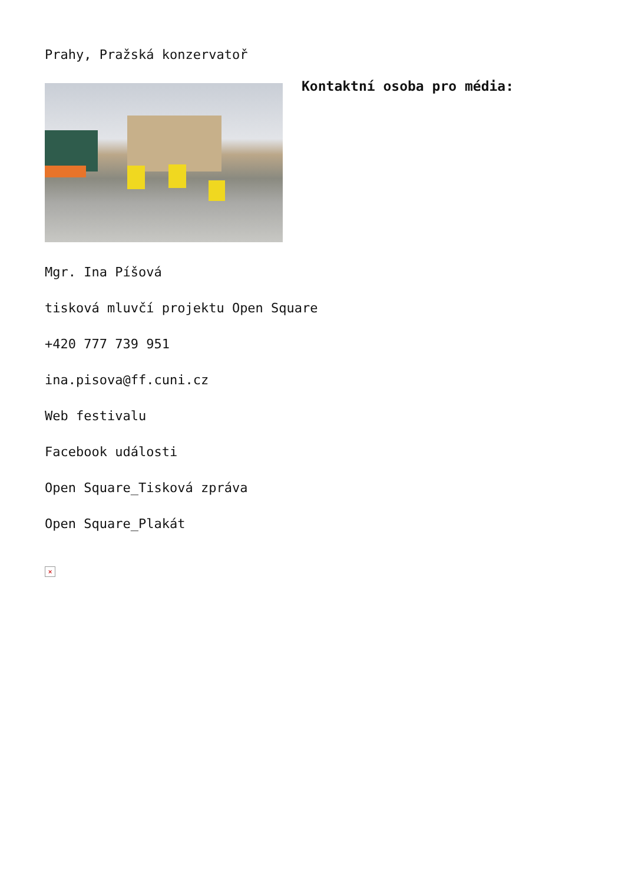Prahy, Pražská konzervatoř
Kontaktní osoba pro média:
Mgr. Ina Píšová
tisková mluvčí projektu Open Square
+420 777 739 951
ina.pisova@ff.cuni.cz
Web festivalu
Facebook události
Open Square_Tisková zpráva
Open Square_Plakát
×